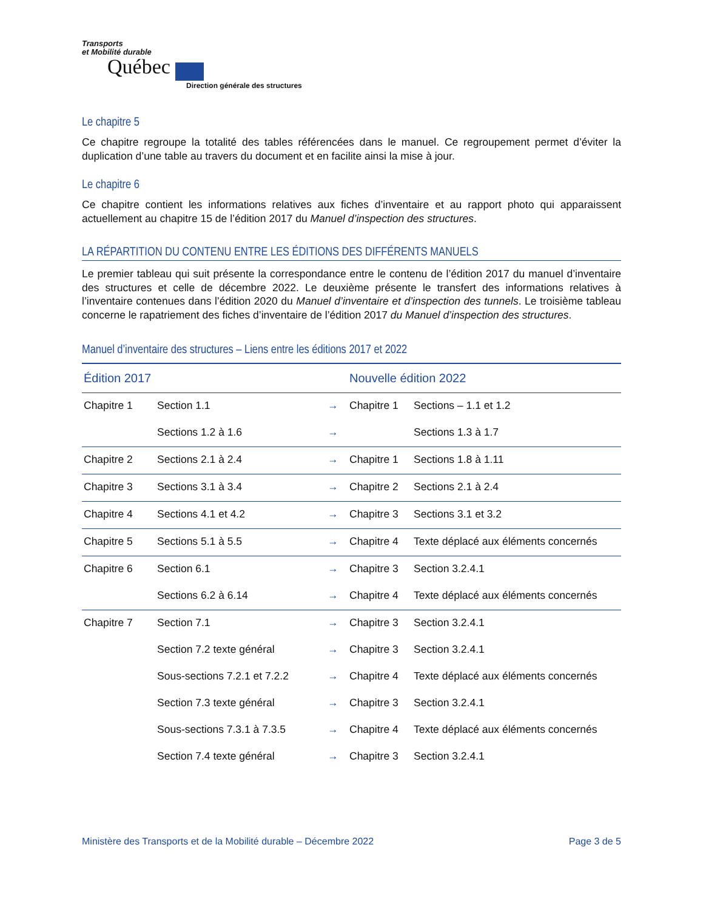Transports
et Mobilité durable
Québec
Direction générale des structures
Le chapitre 5
Ce chapitre regroupe la totalité des tables référencées dans le manuel. Ce regroupement permet d’éviter la duplication d’une table au travers du document et en facilite ainsi la mise à jour.
Le chapitre 6
Ce chapitre contient les informations relatives aux fiches d’inventaire et au rapport photo qui apparaissent actuellement au chapitre 15 de l’édition 2017 du Manuel d’inspection des structures.
LA RÉPARTITION DU CONTENU ENTRE LES ÉDITIONS DES DIFFÉRENTS MANUELS
Le premier tableau qui suit présente la correspondance entre le contenu de l’édition 2017 du manuel d’inventaire des structures et celle de décembre 2022. Le deuxième présente le transfert des informations relatives à l’inventaire contenues dans l’édition 2020 du Manuel d’inventaire et d’inspection des tunnels. Le troisième tableau concerne le rapatriement des fiches d’inventaire de l’édition 2017 du Manuel d’inspection des structures.
Manuel d’inventaire des structures – Liens entre les éditions 2017 et 2022
| Édition 2017 | | | Nouvelle édition 2022 | |
| --- | --- | --- | --- | --- |
| Chapitre 1 | Section 1.1 | → | Chapitre 1 | Sections – 1.1 et 1.2 |
| | Sections 1.2 à 1.6 | → | | Sections 1.3 à 1.7 |
| Chapitre 2 | Sections 2.1 à 2.4 | → | Chapitre 1 | Sections 1.8 à 1.11 |
| Chapitre 3 | Sections 3.1 à 3.4 | → | Chapitre 2 | Sections 2.1 à 2.4 |
| Chapitre 4 | Sections 4.1 et 4.2 | → | Chapitre 3 | Sections 3.1 et 3.2 |
| Chapitre 5 | Sections 5.1 à 5.5 | → | Chapitre 4 | Texte déplacé aux éléments concernés |
| Chapitre 6 | Section 6.1 | → | Chapitre 3 | Section 3.2.4.1 |
| | Sections 6.2 à 6.14 | → | Chapitre 4 | Texte déplacé aux éléments concernés |
| Chapitre 7 | Section 7.1 | → | Chapitre 3 | Section 3.2.4.1 |
| | Section 7.2 texte général | → | Chapitre 3 | Section 3.2.4.1 |
| | Sous-sections 7.2.1 et 7.2.2 | → | Chapitre 4 | Texte déplacé aux éléments concernés |
| | Section 7.3 texte général | → | Chapitre 3 | Section 3.2.4.1 |
| | Sous-sections 7.3.1 à 7.3.5 | → | Chapitre 4 | Texte déplacé aux éléments concernés |
| | Section 7.4 texte général | → | Chapitre 3 | Section 3.2.4.1 |
Ministère des Transports et de la Mobilité durable – Décembre 2022 Page 3 de 5